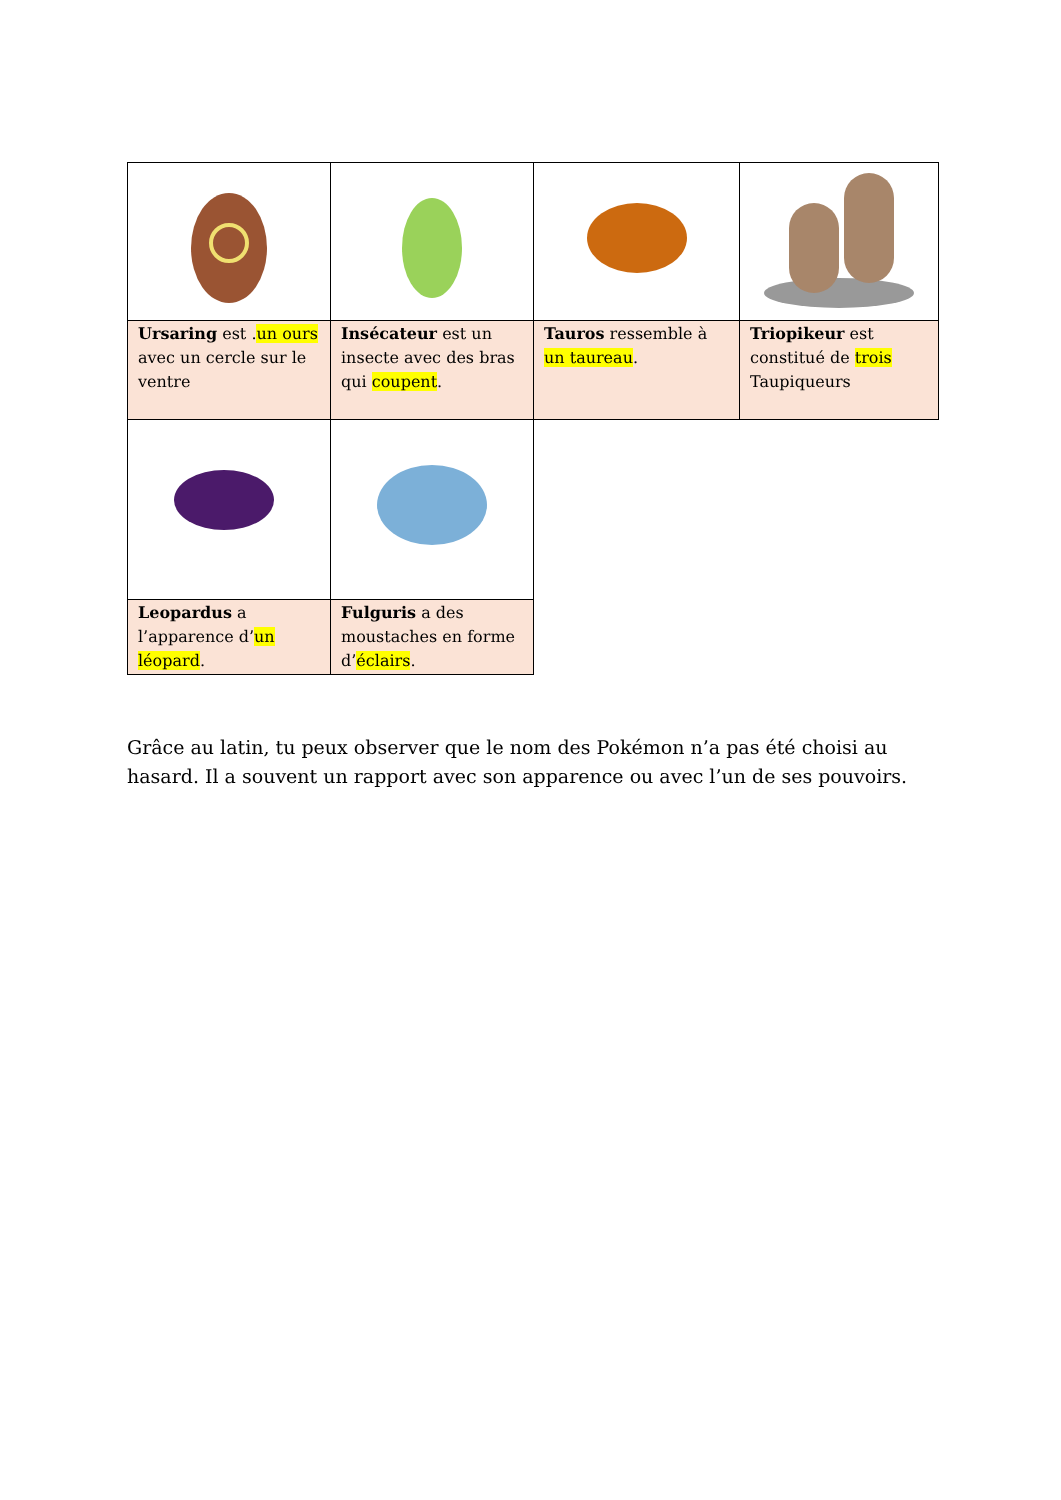| Ursaring est . un ours avec un cercle sur le ventre | Insécateur est un insecte avec des bras qui coupent . | Tauros ressemble à un taureau . | Triopikeur est constitué de trois Taupiqueurs |
| Leopardus a l’apparence d’ un léopard . | Fulguris a des moustaches en forme d’ éclairs . | | |
Grâce au latin, tu peux observer que le nom des Pokémon n’a pas été choisi au hasard. Il a souvent un rapport avec son apparence ou avec l’un de ses pouvoirs.